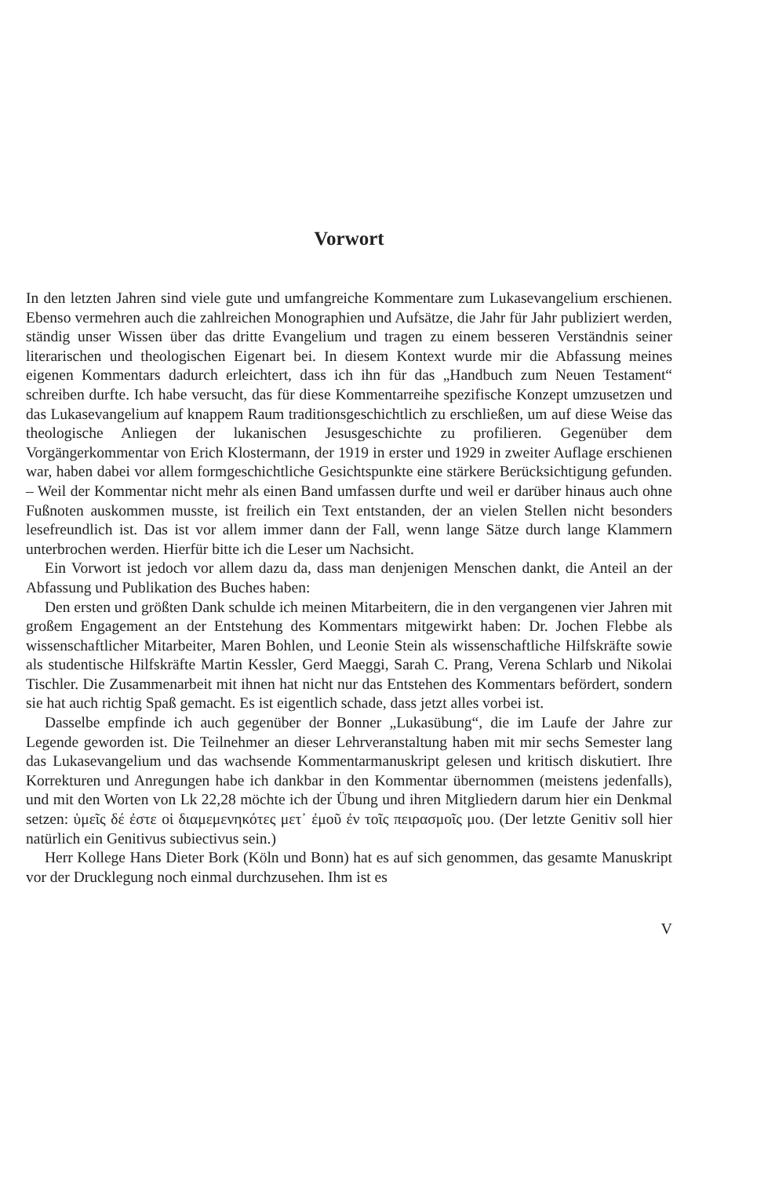Vorwort
In den letzten Jahren sind viele gute und umfangreiche Kommentare zum Lukas­evangelium erschienen. Ebenso vermehren auch die zahlreichen Monographien und Aufsätze, die Jahr für Jahr publiziert werden, ständig unser Wissen über das dritte Evan­gelium und tragen zu einem besseren Verständnis seiner literarischen und theologi­schen Eigenart bei. In diesem Kontext wurde mir die Abfassung meines eigenen Kom­mentars dadurch erleichtert, dass ich ihn für das „Handbuch zum Neuen Testament“ schreiben durfte. Ich habe versucht, das für diese Kommentarreihe spezifische Kon­zept umzusetzen und das Lukasevangelium auf knappem Raum traditionsgeschicht­lich zu erschließen, um auf diese Weise das theologische Anliegen der lukanischen Jesusgeschichte zu profilieren. Gegenüber dem Vorgängerkommentar von Erich Klo­stermann, der 1919 in erster und 1929 in zweiter Auflage erschienen war, haben dabei vor allem formgeschichtliche Gesichtspunkte eine stärkere Berücksichtigung gefunden. – Weil der Kommentar nicht mehr als einen Band umfassen durfte und weil er darüber hinaus auch ohne Fußnoten auskommen musste, ist freilich ein Text entstanden, der an vielen Stellen nicht besonders lesefreundlich ist. Das ist vor allem immer dann der Fall, wenn lange Sätze durch lange Klammern unterbrochen werden. Hierfür bitte ich die Leser um Nachsicht.
Ein Vorwort ist jedoch vor allem dazu da, dass man denjenigen Menschen dankt, die Anteil an der Abfassung und Publikation des Buches haben:
Den ersten und größten Dank schulde ich meinen Mitarbeitern, die in den ver­gangenen vier Jahren mit großem Engagement an der Entstehung des Kommentars mitgewirkt haben: Dr. Jochen Flebbe als wissenschaftlicher Mitarbeiter, Maren Bohlen, und Leonie Stein als wissenschaftliche Hilfskräfte sowie als studentische Hilfskräfte Martin Kessler, Gerd Maeggi, Sarah C. Prang, Verena Schlarb und Nikolai Tischler. Die Zusammenarbeit mit ihnen hat nicht nur das Entstehen des Kommentars beför­dert, sondern sie hat auch richtig Spaß gemacht. Es ist eigentlich schade, dass jetzt alles vorbei ist.
Dasselbe empfinde ich auch gegenüber der Bonner „Lukasübung“, die im Laufe der Jahre zur Legende geworden ist. Die Teilnehmer an dieser Lehrveranstaltung haben mit mir sechs Semester lang das Lukasevangelium und das wachsende Kommentarma­nuskript gelesen und kritisch diskutiert. Ihre Korrekturen und Anregungen habe ich dankbar in den Kommentar übernommen (meistens jedenfalls), und mit den Worten von Lk 22,28 möchte ich der Übung und ihren Mitgliedern darum hier ein Denkmal setzen: ὑμεῖς δέ ἐστε οἱ διαμεμενηκότες μετ᾽ ἐμοῦ ἐν τοῖς πειρασμοῖς μου. (Der letzte Genitiv soll hier natürlich ein Genitivus subiectivus sein.)
Herr Kollege Hans Dieter Bork (Köln und Bonn) hat es auf sich genommen, das gesamte Manuskript vor der Drucklegung noch einmal durchzusehen. Ihm ist es
V